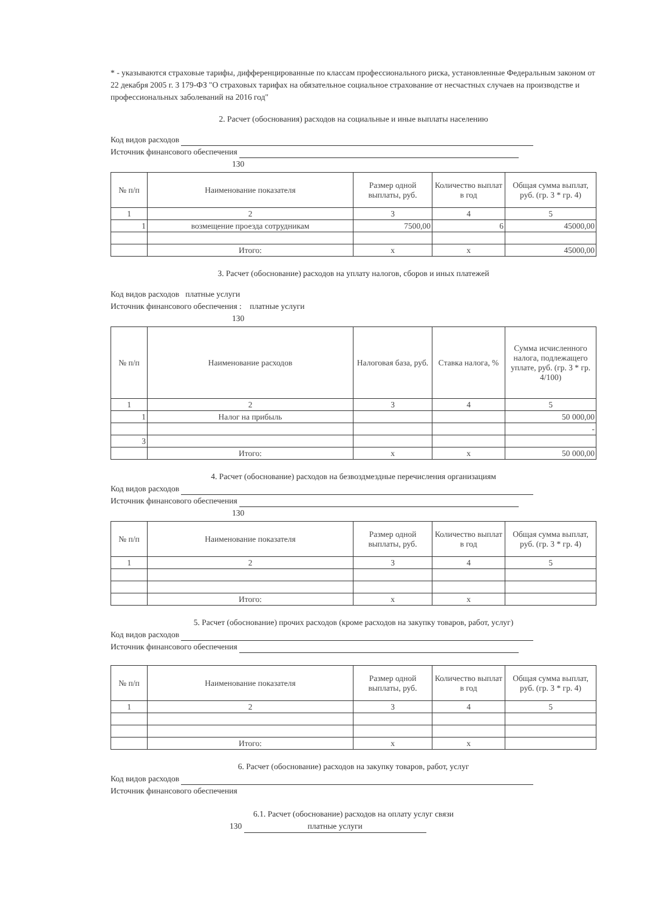* - указываются страховые тарифы, дифференцированные по классам профессионального риска, установленные Федеральным законом от 22 декабря 2005 г. 3 179-ФЗ "О страховых тарифах на обязательное социальное страхование от несчастных случаев на производстве и профессиональных заболеваний на 2016 год"
2. Расчет (обоснования) расходов на социальные и иные выплаты населению
Код видов расходов
Источник финансового обеспечения
130
| № п/п | Наименование показателя | Размер одной выплаты, руб. | Количество выплат в год | Общая сумма выплат, руб. (гр. 3 * гр. 4) |
| --- | --- | --- | --- | --- |
| 1 | 2 | 3 | 4 | 5 |
| 1 | возмещение проезда сотрудникам | 7500,00 | 6 | 45000,00 |
| | Итого: | x | x | 45000,00 |
3. Расчет (обоснование) расходов на уплату налогов, сборов и иных платежей
Код видов расходов платные услуги
Источник финансового обеспечения : платные услуги
130
| № п/п | Наименование расходов | Налоговая база, руб. | Ставка налога, % | Сумма исчисленного налога, подлежащего уплате, руб. (гр. 3 * гр. 4/100) |
| --- | --- | --- | --- | --- |
| 1 | 2 | 3 | 4 | 5 |
| 1 | Налог на прибыль | | | 50 000,00 |
| | | | | - |
| 3 | | | | |
| | Итого: | x | x | 50 000,00 |
4. Расчет (обоснование) расходов на безвоздмездные перечисления организациям
Код видов расходов
Источник финансового обеспечения
130
| № п/п | Наименование показателя | Размер одной выплаты, руб. | Количество выплат в год | Общая сумма выплат, руб. (гр. 3 * гр. 4) |
| --- | --- | --- | --- | --- |
| 1 | 2 | 3 | 4 | 5 |
| | Итого: | x | x | |
5. Расчет (обоснование) прочих расходов (кроме расходов на закупку товаров, работ, услуг)
Код видов расходов
Источник финансового обеспечения
| № п/п | Наименование показателя | Размер одной выплаты, руб. | Количество выплат в год | Общая сумма выплат, руб. (гр. 3 * гр. 4) |
| --- | --- | --- | --- | --- |
| 1 | 2 | 3 | 4 | 5 |
| | Итого: | x | x | |
6. Расчет (обоснование) расходов на закупку товаров, работ, услуг
Код видов расходов
Источник финансового обеспечения
6.1. Расчет (обоснование) расходов на оплату услуг связи
130 платные услуги